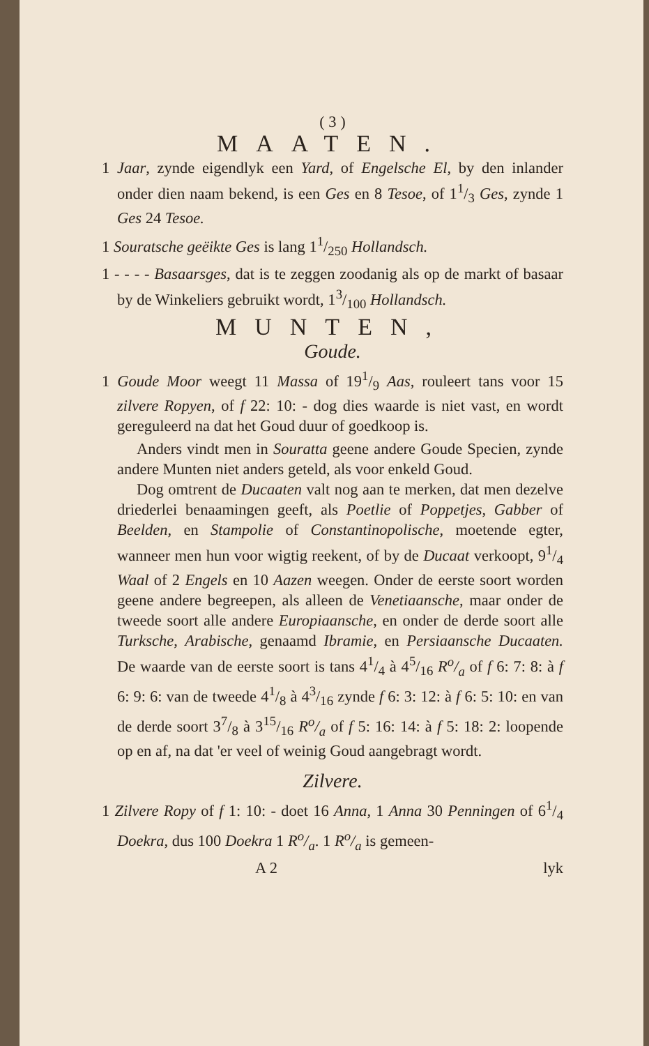( 3 )
MAATEN.
1 Jaar, zynde eigendlyk een Yard, of Engelsche El, by den inlander onder dien naam bekend, is een Ges en 8 Tesoe, of 11/3 Ges, zynde 1 Ges 24 Tesoe.
1 Souratsche geëikte Ges is lang 11/250 Hollandsch.
1 - - - - Basaarsges, dat is te zeggen zoodanig als op de markt of basaar by de Winkeliers gebruikt wordt, 13/100 Hollandsch.
MUNTEN,
Goude.
1 Goude Moor weegt 11 Massa of 191/9 Aas, rouleert tans voor 15 zilvere Ropyen, of f 22: 10: - dog dies waarde is niet vast, en wordt gereguleerd na dat het Goud duur of goedkoop is.
Anders vindt men in Souratta geene andere Goude Specien, zynde andere Munten niet anders geteld, als voor enkeld Goud.
Dog omtrent de Ducaaten valt nog aan te merken, dat men dezelve driederlei benaamingen geeft, als Poetlie of Poppetjes, Gabber of Beelden, en Stampolie of Constantinopolische, moetende egter, wanneer men hun voor wigtig reekent, of by de Ducaat verkoopt, 91/4 Waal of 2 Engels en 10 Aazen weegen. Onder de eerste soort worden geene andere begreepen, als alleen de Venetiaansche, maar onder de tweede soort alle andere Europiaansche, en onder de derde soort alle Turksche, Arabische, genaamd Ibramie, en Persiaansche Ducaaten. De waarde van de eerste soort is tans 41/4 à 45/16 Ro/a of f 6: 7: 8: à f 6: 9: 6: van de tweede 41/8 à 43/16 zynde f 6: 3: 12: à f 6: 5: 10: en van de derde soort 37/8 à 315/16 Ro/a of f 5: 16: 14: à f 5: 18: 2: loopende op en af, na dat 'er veel of weinig Goud aangebragt wordt.
Zilvere.
1 Zilvere Ropy of f 1: 10: - doet 16 Anna, 1 Anna 30 Penningen of 61/4 Doekra, dus 100 Doekra 1 Ro/a. 1 Ro/a is gemeen-
A 2 lyk